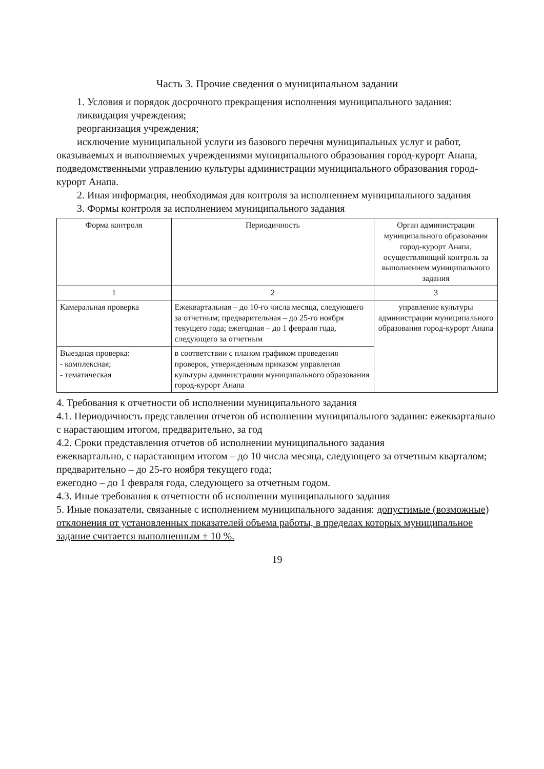Часть 3. Прочие сведения о муниципальном задании
1. Условия и порядок досрочного прекращения исполнения муниципального задания:
ликвидация учреждения;
реорганизация учреждения;
исключение муниципальной услуги из базового перечня муниципальных услуг и работ, оказываемых и выполняемых учреждениями муниципального образования город-курорт Анапа, подведомственными управлению культуры администрации муниципального образования город-курорт Анапа.
2. Иная информация, необходимая для контроля за исполнением муниципального задания
3. Формы контроля за исполнением муниципального задания
| Форма контроля | Периодичность | Орган администрации муниципального образования город-курорт Анапа, осуществляющий контроль за выполнением муниципального задания |
| --- | --- | --- |
| 1 | 2 | 3 |
| Камеральная проверка | Ежеквартальная – до 10-го числа месяца, следующего за отчетным; предварительная – до 25-го ноября текущего года; ежегодная – до 1 февраля года, следующего за отчетным | управление культуры администрации муниципального образования город-курорт Анапа |
| Выездная проверка: - комплексная; - тематическая | в соответствии с планом графиком проведения проверок, утвержденным приказом управления культуры администрации муниципального образования город-курорт Анапа | |
4. Требования к отчетности об исполнении муниципального задания
4.1. Периодичность представления отчетов об исполнении муниципального задания: ежеквартально с нарастающим итогом, предварительно, за год
4.2. Сроки представления отчетов об исполнении муниципального задания
ежеквартально, с нарастающим итогом – до 10 числа месяца, следующего за отчетным кварталом;
предварительно – до 25-го ноября текущего года;
ежегодно – до 1 февраля года, следующего за отчетным годом.
4.3. Иные требования к отчетности об исполнении муниципального задания
5. Иные показатели, связанные с исполнением муниципального задания: допустимые (возможные) отклонения от установленных показателей объема работы, в пределах которых муниципальное задание считается выполненным ± 10 %.
19